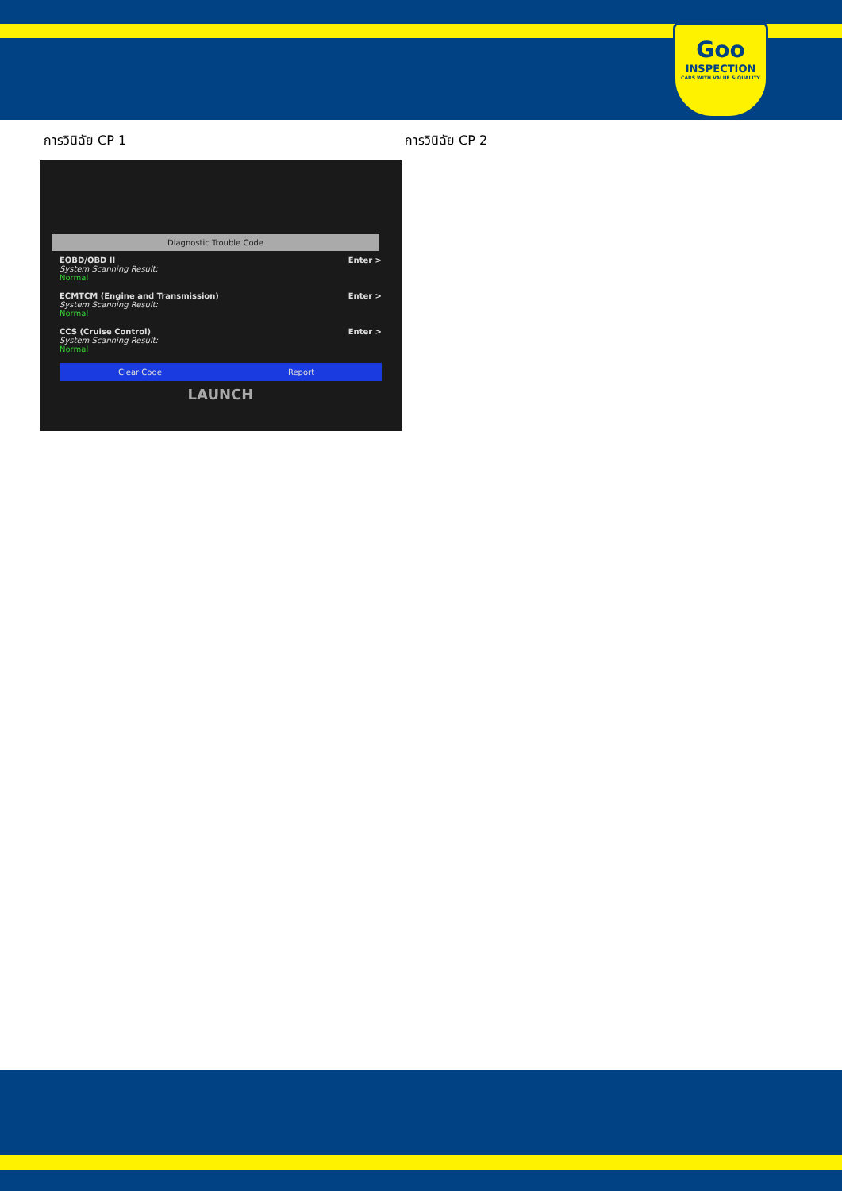Goo
INSPECTION
CARS WITH VALUE & QUALITY
การวินิฉัย CP 1 การวินิฉัย CP 2
Diagnostic Trouble Code
EOBD/OBD II
System Scanning Result:
Normal
Enter >
ECMTCM (Engine and Transmission)
System Scanning Result:
Normal
Enter >
CCS (Cruise Control)
System Scanning Result:
Normal
Enter >
Clear Code Report
LAUNCH